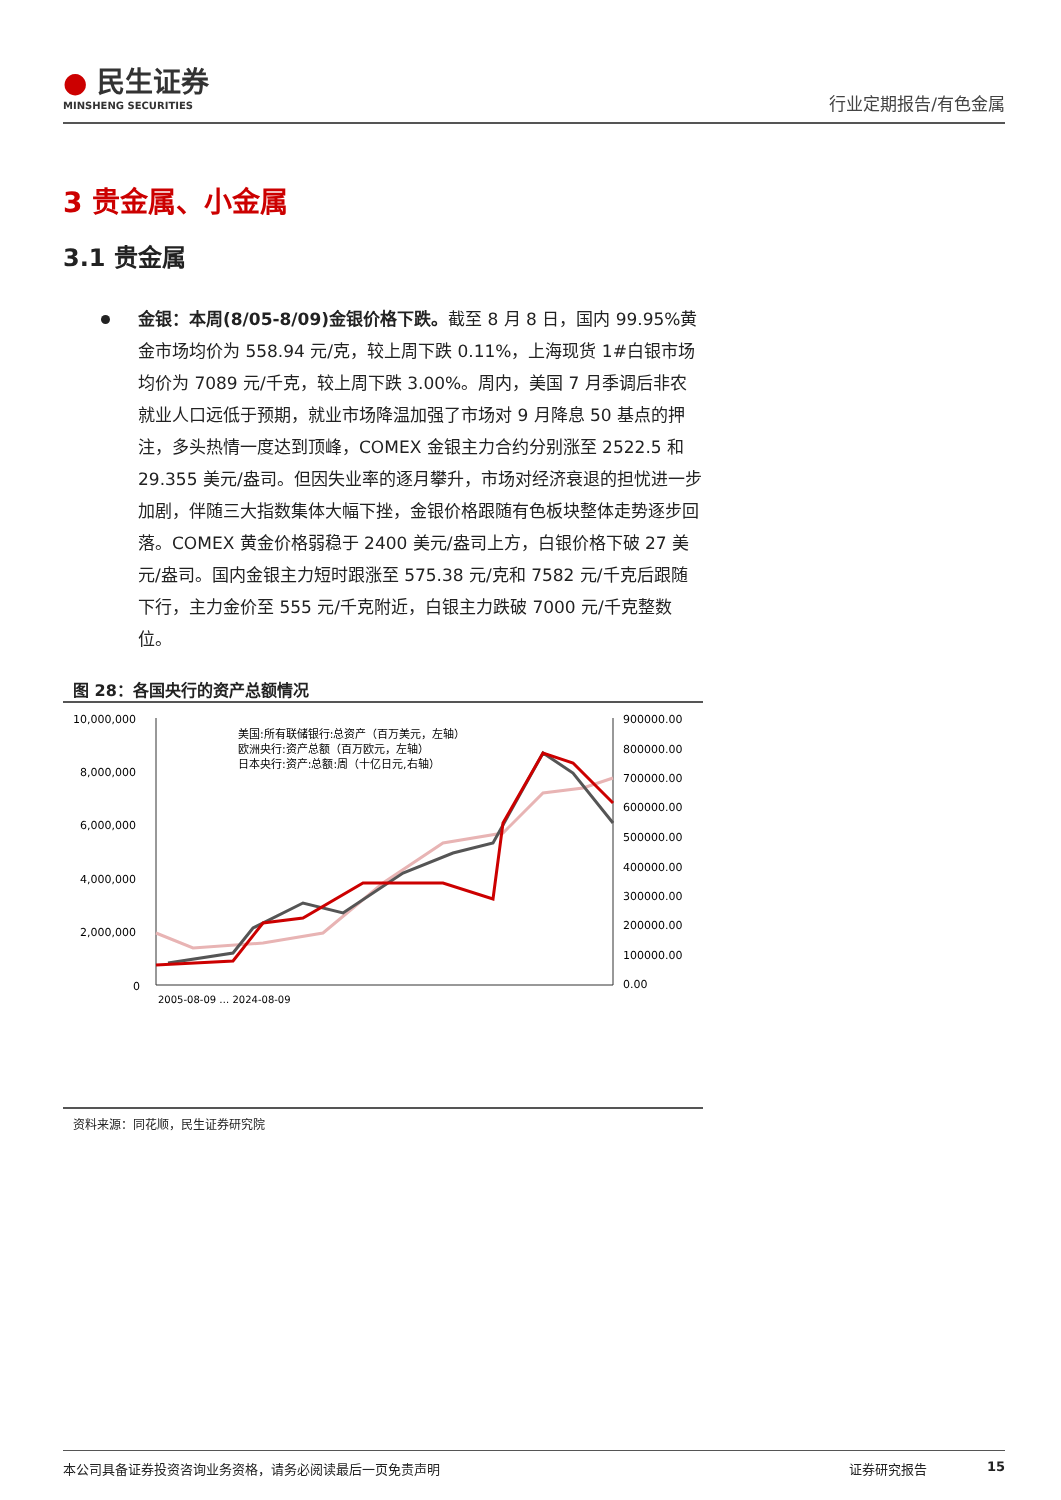● 民生证券
MINSHENG SECURITIES
行业定期报告/有色金属
3 贵金属、小金属
3.1 贵金属
金银：本周(8/05-8/09)金银价格下跌。截至 8 月 8 日，国内 99.95%黄金市场均价为 558.94 元/克，较上周下跌 0.11%，上海现货 1#白银市场均价为 7089 元/千克，较上周下跌 3.00%。周内，美国 7 月季调后非农就业人口远低于预期，就业市场降温加强了市场对 9 月降息 50 基点的押注，多头热情一度达到顶峰，COMEX 金银主力合约分别涨至 2522.5 和 29.355 美元/盎司。但因失业率的逐月攀升，市场对经济衰退的担忧进一步加剧，伴随三大指数集体大幅下挫，金银价格跟随有色板块整体走势逐步回落。COMEX 黄金价格弱稳于 2400 美元/盎司上方，白银价格下破 27 美元/盎司。国内金银主力短时跟涨至 575.38 元/克和 7582 元/千克后跟随下行，主力金价至 555 元/千克附近，白银主力跌破 7000 元/千克整数位。
图 28：各国央行的资产总额情况
10,000,000
8,000,000
6,000,000
4,000,000
2,000,000
0
900000.00
800000.00
700000.00
600000.00
500000.00
400000.00
300000.00
200000.00
100000.00
0.00
美国:所有联储银行:总资产（百万美元，左轴）
欧洲央行:资产总额（百万欧元，左轴）
日本央行:资产:总额:周（十亿日元,右轴）
2005-08-09 … 2024-08-09
资料来源：同花顺，民生证券研究院
本公司具备证券投资咨询业务资格，请务必阅读最后一页免责声明 证券研究报告 15